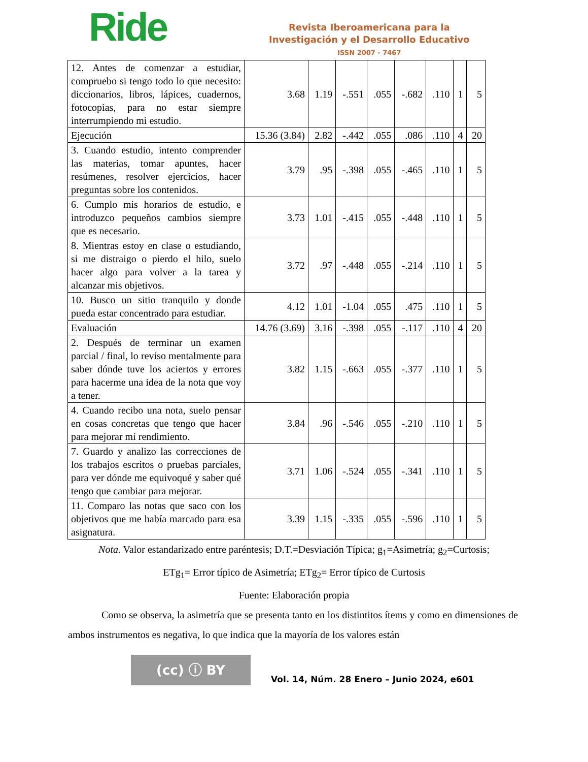Ride
Revista Iberoamericana para la
Investigación y el Desarrollo Educativo
ISSN 2007 - 7467
| 12. Antes de comenzar a estudiar, compruebo si tengo todo lo que necesito: diccionarios, libros, lápices, cuadernos, fotocopias, para no estar siempre interrumpiendo mi estudio. | 3.68 | 1.19 | -.551 | .055 | -.682 | .110 | 1 | 5 |
| Ejecución | 15.36 (3.84) | 2.82 | -.442 | .055 | .086 | .110 | 4 | 20 |
| 3. Cuando estudio, intento comprender las materias, tomar apuntes, hacer resúmenes, resolver ejercicios, hacer preguntas sobre los contenidos. | 3.79 | .95 | -.398 | .055 | -.465 | .110 | 1 | 5 |
| 6. Cumplo mis horarios de estudio, e introduzco pequeños cambios siempre que es necesario. | 3.73 | 1.01 | -.415 | .055 | -.448 | .110 | 1 | 5 |
| 8. Mientras estoy en clase o estudiando, si me distraigo o pierdo el hilo, suelo hacer algo para volver a la tarea y alcanzar mis objetivos. | 3.72 | .97 | -.448 | .055 | -.214 | .110 | 1 | 5 |
| 10. Busco un sitio tranquilo y donde pueda estar concentrado para estudiar. | 4.12 | 1.01 | -1.04 | .055 | .475 | .110 | 1 | 5 |
| Evaluación | 14.76 (3.69) | 3.16 | -.398 | .055 | -.117 | .110 | 4 | 20 |
| 2. Después de terminar un examen parcial / final, lo reviso mentalmente para saber dónde tuve los aciertos y errores para hacerme una idea de la nota que voy a tener. | 3.82 | 1.15 | -.663 | .055 | -.377 | .110 | 1 | 5 |
| 4. Cuando recibo una nota, suelo pensar en cosas concretas que tengo que hacer para mejorar mi rendimiento. | 3.84 | .96 | -.546 | .055 | -.210 | .110 | 1 | 5 |
| 7. Guardo y analizo las correcciones de los trabajos escritos o pruebas parciales, para ver dónde me equivoqué y saber qué tengo que cambiar para mejorar. | 3.71 | 1.06 | -.524 | .055 | -.341 | .110 | 1 | 5 |
| 11. Comparo las notas que saco con los objetivos que me había marcado para esa asignatura. | 3.39 | 1.15 | -.335 | .055 | -.596 | .110 | 1 | 5 |
Nota. Valor estandarizado entre paréntesis; D.T.=Desviación Típica; g<sub>1</sub>=Asimetría; g<sub>2</sub>=Curtosis;
ETg<sub>1</sub>= Error típico de Asimetría; ETg<sub>2</sub>= Error típico de Curtosis
Fuente: Elaboración propia
Como se observa, la asimetría que se presenta tanto en los distintitos ítems y como en dimensiones de ambos instrumentos es negativa, lo que indica que la mayoría de los valores están
(cc) ⓘ BY
Vol. 14, Núm. 28 Enero – Junio 2024, e601